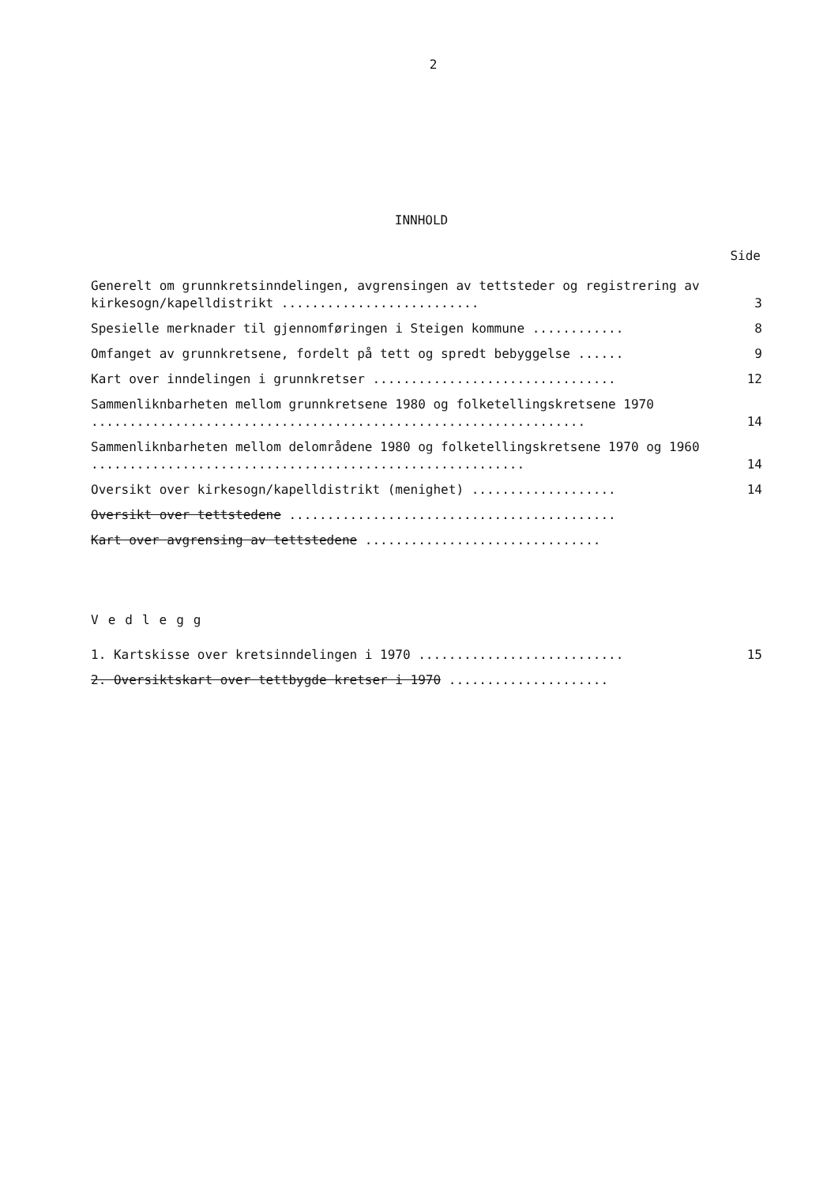2
INNHOLD
Side
Generelt om grunnkretsinndelingen, avgrensingen av tettsteder og registrering av kirkesogn/kapelldistrikt ..........................
3
Spesielle merknader til gjennomføringen i Steigen kommune ............ 8
Omfanget av grunnkretsene, fordelt på tett og spredt bebyggelse ...... 9
Kart over inndelingen i grunnkretser ................................ 12
Sammenliknbarheten mellom grunnkretsene 1980 og folketellingskretsene 1970 .................................................................
14
Sammenliknbarheten mellom delområdene 1980 og folketellingskretsene 1970 og 1960 .........................................................
14
Oversikt over kirkesogn/kapelldistrikt (menighet) ................... 14
Oversikt over tettstedene ...........................................
Kart over avgrensing av tettstedene ...............................
Vedlegg
1. Kartskisse over kretsinndelingen i 1970 ........................... 15
2. Oversiktskart over tettbygde kretser i 1970 .....................